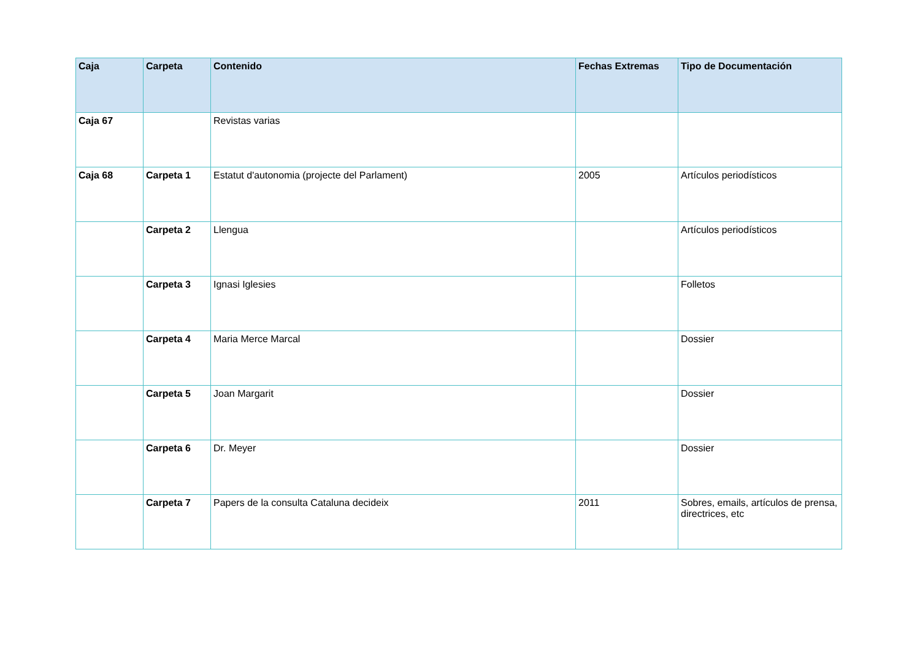| Caja | Carpeta | Contenido | Fechas Extremas | Tipo de Documentación |
| --- | --- | --- | --- | --- |
| Caja 67 | | Revistas varias | | |
| Caja 68 | Carpeta 1 | Estatut d'autonomia (projecte del Parlament) | 2005 | Artículos periodísticos |
| | Carpeta 2 | Llengua | | Artículos periodísticos |
| | Carpeta 3 | Ignasi Iglesies | | Folletos |
| | Carpeta 4 | Maria Merce Marcal | | Dossier |
| | Carpeta 5 | Joan Margarit | | Dossier |
| | Carpeta 6 | Dr. Meyer | | Dossier |
| | Carpeta 7 | Papers de la consulta Cataluna decideix | 2011 | Sobres, emails, artículos de prensa, directrices, etc |